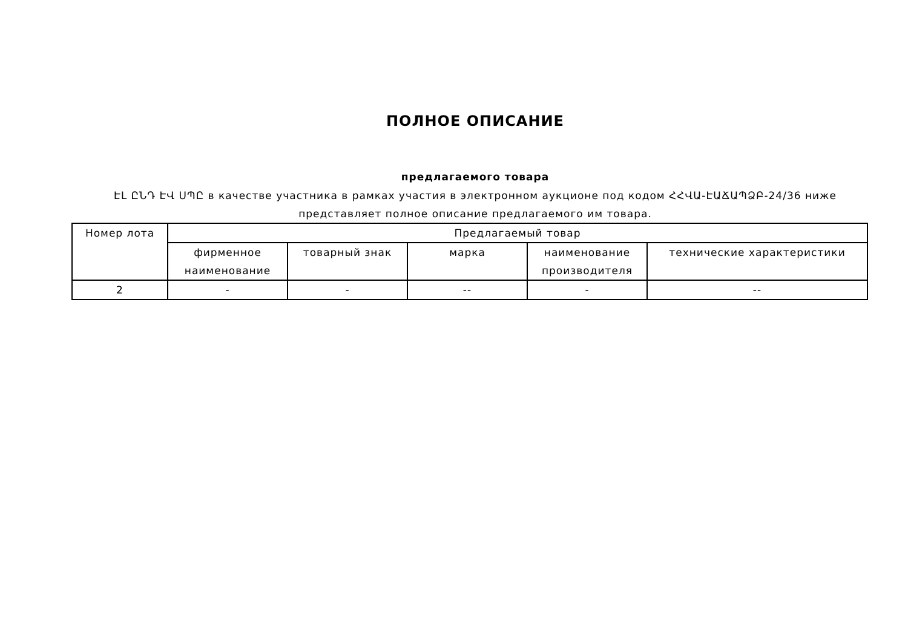ПОЛНОЕ ОПИСАНИЕ
предлагаемого товара
ԷԼ ԸՆԴ ԷՎ ՍՊԸ в качестве участника в рамках участия в электронном аукционе под кодом ՀՀՎԱ-ԷԱՃԱՊՁԲ-24/36 ниже представляет полное описание предлагаемого им товара.
| Номер лота | Предлагаемый товар | | | | |
| --- | --- | --- | --- | --- | --- |
| | фирменное наименование | товарный знак | марка | наименование производителя | технические характеристики |
| 2 | - | - | -- | - | -- |